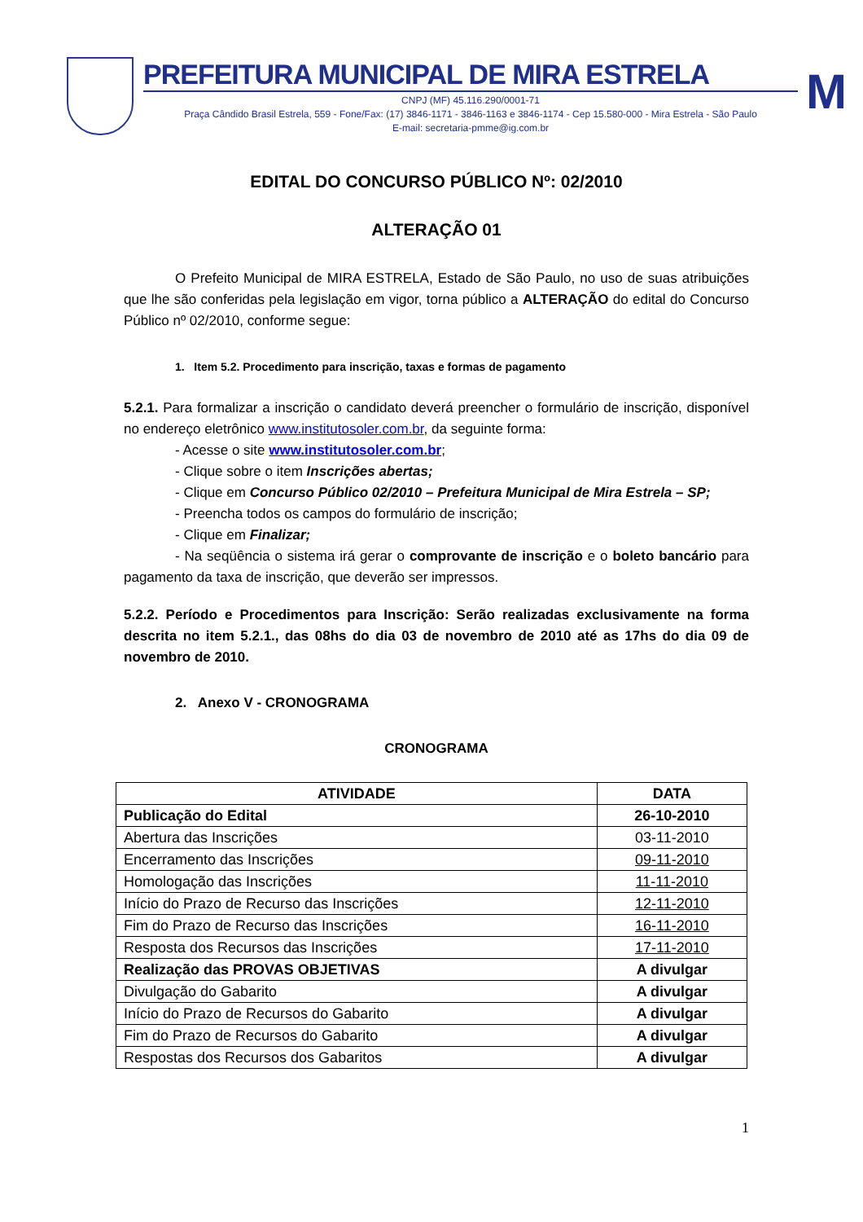PREFEITURA MUNICIPAL DE MIRA ESTRELA
CNPJ (MF) 45.116.290/0001-71
Praça Cândido Brasil Estrela, 559 - Fone/Fax: (17) 3846-1171 - 3846-1163 e 3846-1174 - Cep 15.580-000 - Mira Estrela - São Paulo
E-mail: secretaria-pmme@ig.com.br
M
EDITAL DO CONCURSO PÚBLICO Nº: 02/2010
ALTERAÇÃO 01
O Prefeito Municipal de MIRA ESTRELA, Estado de São Paulo, no uso de suas atribuições que lhe são conferidas pela legislação em vigor, torna público a ALTERAÇÃO do edital do Concurso Público nº 02/2010, conforme segue:
1. Item 5.2. Procedimento para inscrição, taxas e formas de pagamento
5.2.1. Para formalizar a inscrição o candidato deverá preencher o formulário de inscrição, disponível no endereço eletrônico www.institutosoler.com.br, da seguinte forma:
- Acesse o site www.institutosoler.com.br;
- Clique sobre o item Inscrições abertas;
- Clique em Concurso Público 02/2010 – Prefeitura Municipal de Mira Estrela – SP;
- Preencha todos os campos do formulário de inscrição;
- Clique em Finalizar;
- Na seqüência o sistema irá gerar o comprovante de inscrição e o boleto bancário para pagamento da taxa de inscrição, que deverão ser impressos.
5.2.2. Período e Procedimentos para Inscrição: Serão realizadas exclusivamente na forma descrita no item 5.2.1., das 08hs do dia 03 de novembro de 2010 até as 17hs do dia 09 de novembro de 2010.
2. Anexo V - CRONOGRAMA
CRONOGRAMA
| ATIVIDADE | DATA |
| --- | --- |
| Publicação do Edital | 26-10-2010 |
| Abertura das Inscrições | 03-11-2010 |
| Encerramento das Inscrições | 09-11-2010 |
| Homologação das Inscrições | 11-11-2010 |
| Início do Prazo de Recurso das Inscrições | 12-11-2010 |
| Fim do Prazo de Recurso das Inscrições | 16-11-2010 |
| Resposta dos Recursos das Inscrições | 17-11-2010 |
| Realização das PROVAS OBJETIVAS | A divulgar |
| Divulgação do Gabarito | A divulgar |
| Início do Prazo de Recursos do Gabarito | A divulgar |
| Fim do Prazo de Recursos do Gabarito | A divulgar |
| Respostas dos Recursos dos Gabaritos | A divulgar |
1